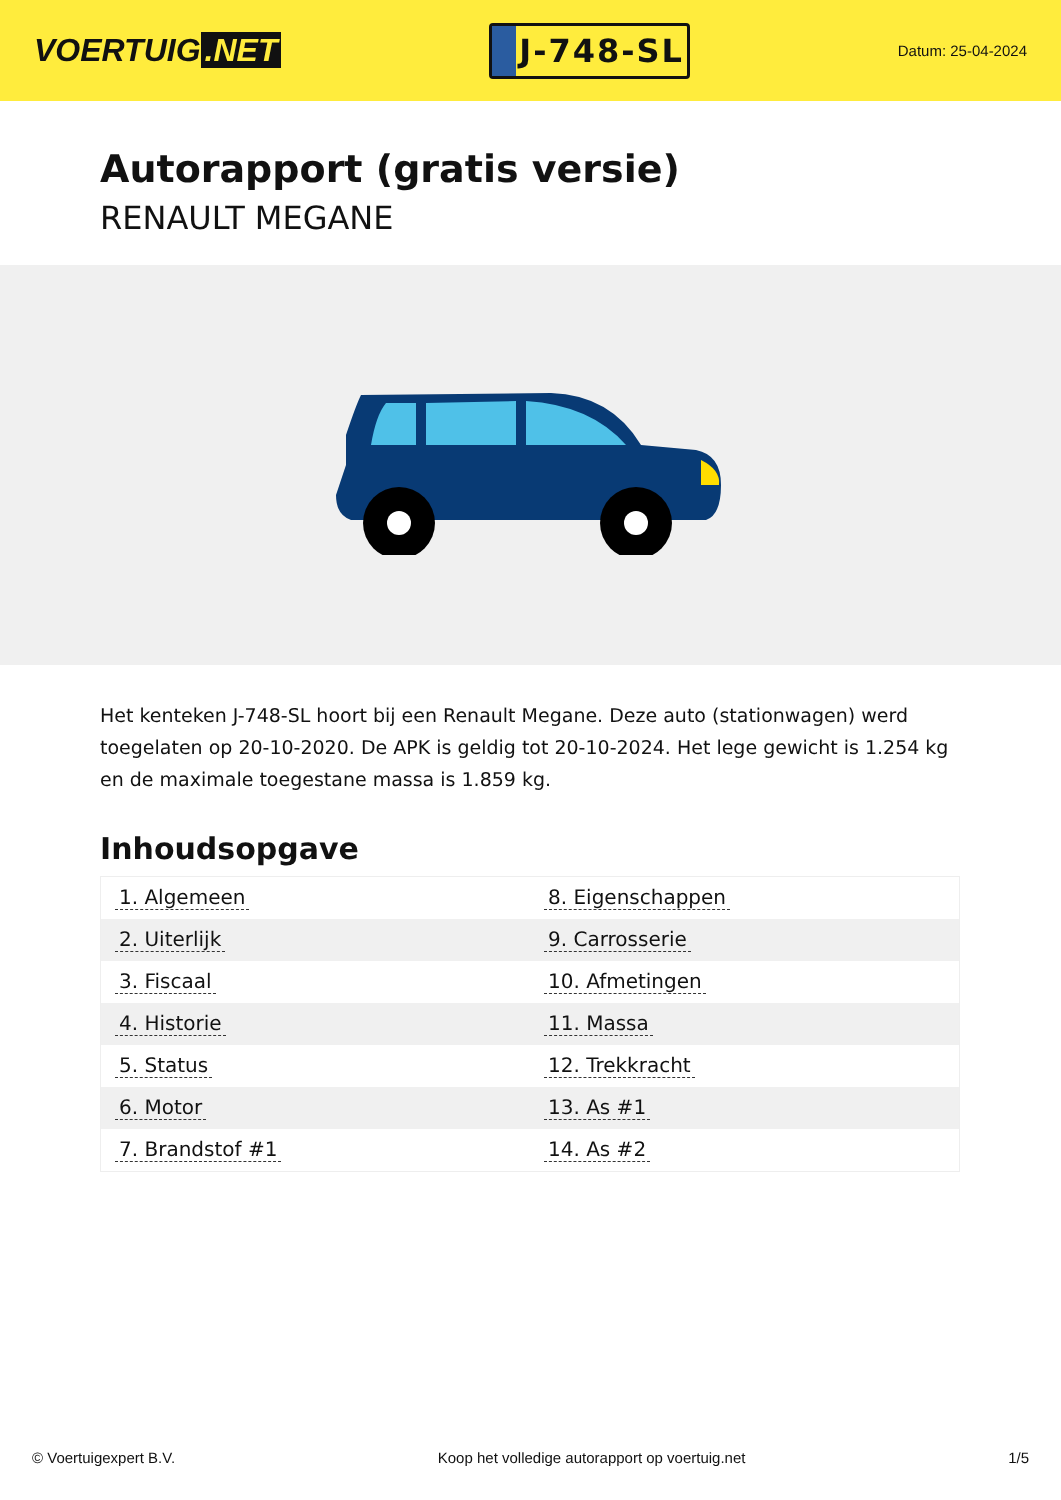VOERTUIG.NET
J-748-SL
Datum: 25-04-2024
Autorapport (gratis versie)
RENAULT MEGANE
Het kenteken J-748-SL hoort bij een Renault Megane. Deze auto (stationwagen) werd toegelaten op 20-10-2020. De APK is geldig tot 20-10-2024. Het lege gewicht is 1.254 kg en de maximale toegestane massa is 1.859 kg.
Inhoudsopgave
| 1. Algemeen | 8. Eigenschappen |
| 2. Uiterlijk | 9. Carrosserie |
| 3. Fiscaal | 10. Afmetingen |
| 4. Historie | 11. Massa |
| 5. Status | 12. Trekkracht |
| 6. Motor | 13. As #1 |
| 7. Brandstof #1 | 14. As #2 |
© Voertuigexpert B.V. Koop het volledige autorapport op voertuig.net 1/5